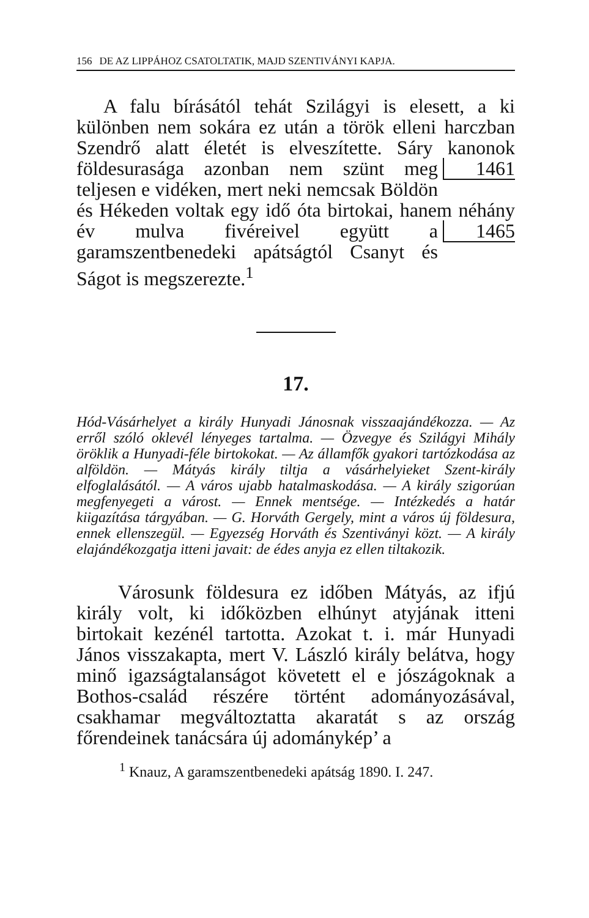156 DE AZ LIPPÁHOZ CSATOLTATIK, MAJD SZENTIVÁNYI KAPJA.
A falu bírásától tehát Szilágyi is elesett, a ki különben nem sokára ez után a török elleni harczban Szendrő alatt életét is elveszítette. Sáry kanonok földesurasága azonban nem 1461 szünt meg teljesen e vidéken, mert neki nemcsak Böldön és Hékeden voltak egy idő óta birtokai, hanem néhány év mulva fivéreivel 1465 együtt a garamszentbenedeki apátságtól Csanyt és Ságot is megszerezte.<sup>1</sup>
17.
Hód-Vásárhelyet a király Hunyadi Jánosnak visszaajándékozza. — Az erről szóló oklevél lényeges tartalma. — Özvegye és Szilágyi Mihály öröklik a Hunyadi-féle birtokokat. — Az államfők gyakori tartózkodása az alföldön. — Mátyás király tiltja a vásárhelyieket Szent-király elfoglalásától. — A város ujabb hatalmaskodása. — A király szigorúan megfenyegeti a várost. — Ennek mentsége. — Intézkedés a határ kiigazítása tárgyában. — G. Horváth Gergely, mint a város új földesura, ennek ellenszegül. — Egyezség Horváth és Szentiványi közt. — A király elajándékozgatja itteni javait: de édes anyja ez ellen tiltakozik.
Városunk földesura ez időben Mátyás, az ifjú király volt, ki időközben elhúnyt atyjának itteni birtokait kezénél tartotta. Azokat t. i. már Hunyadi János visszakapta, mert V. László király belátva, hogy minő igazságtalanságot követett el e jószágoknak a Bothos-család részére történt adományozásával, csakhamar megváltoztatta akaratát s az ország főrendeinek tanácsára új adománykép’ a
<sup>1</sup> Knauz, A garamszentbenedeki apátság 1890. I. 247.